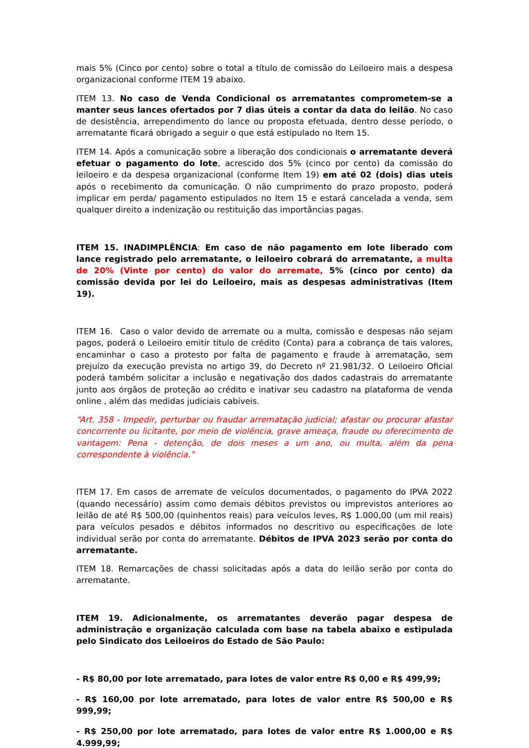mais 5% (Cinco por cento) sobre o total a título de comissão do Leiloeiro mais a despesa organizacional conforme ITEM 19 abaixo.
ITEM 13. No caso de Venda Condicional os arrematantes comprometem-se a manter seus lances ofertados por 7 dias úteis a contar da data do leilão. No caso de desistência, arrependimento do lance ou proposta efetuada, dentro desse período, o arrematante ficará obrigado a seguir o que está estipulado no Item 15.
ITEM 14. Após a comunicação sobre a liberação dos condicionais o arrematante deverá efetuar o pagamento do lote, acrescido dos 5% (cinco por cento) da comissão do leiloeiro e da despesa organizacional (conforme Item 19) em até 02 (dois) dias uteis após o recebimento da comunicação. O não cumprimento do prazo proposto, poderá implicar em perda/ pagamento estipulados no Item 15 e estará cancelada a venda, sem qualquer direito a indenização ou restituição das importâncias pagas.
ITEM 15. INADIMPLÊNCIA: Em caso de não pagamento em lote liberado com lance registrado pelo arrematante, o leiloeiro cobrará do arrematante, a multa de 20% (Vinte por cento) do valor do arremate, 5% (cinco por cento) da comissão devida por lei do Leiloeiro, mais as despesas administrativas (Item 19).
ITEM 16. Caso o valor devido de arremate ou a multa, comissão e despesas não sejam pagos, poderá o Leiloeiro emitir título de crédito (Conta) para a cobrança de tais valores, encaminhar o caso a protesto por falta de pagamento e fraude à arrematação, sem prejuízo da execução prevista no artigo 39, do Decreto nº 21.981/32. O Leiloeiro Oficial poderá também solicitar a inclusão e negativação dos dados cadastrais do arrematante junto aos órgãos de proteção ao crédito e inativar seu cadastro na plataforma de venda online , além das medidas judiciais cabíveis.
“Art. 358 - Impedir, perturbar ou fraudar arrematação judicial; afastar ou procurar afastar concorrente ou licitante, por meio de violência, grave ameaça, fraude ou oferecimento de vantagem: Pena - detenção, de dois meses a um ano, ou multa, além da pena correspondente à violência.”
ITEM 17. Em casos de arremate de veículos documentados, o pagamento do IPVA 2022 (quando necessário) assim como demais débitos previstos ou imprevistos anteriores ao leilão de até R$ 500,00 (quinhentos reais) para veículos leves, R$ 1.000,00 (um mil reais) para veículos pesados e débitos informados no descritivo ou especificações de lote individual serão por conta do arrematante. Débitos de IPVA 2023 serão por conta do arrematante.
ITEM 18. Remarcações de chassi solicitadas após a data do leilão serão por conta do arrematante.
ITEM 19. Adicionalmente, os arrematantes deverão pagar despesa de administração e organização calculada com base na tabela abaixo e estipulada pelo Sindicato dos Leiloeiros do Estado de São Paulo:
- R$ 80,00 por lote arrematado, para lotes de valor entre R$ 0,00 e R$ 499,99;
- R$ 160,00 por lote arrematado, para lotes de valor entre R$ 500,00 e R$ 999,99;
- R$ 250,00 por lote arrematado, para lotes de valor entre R$ 1.000,00 e R$ 4.999,99;